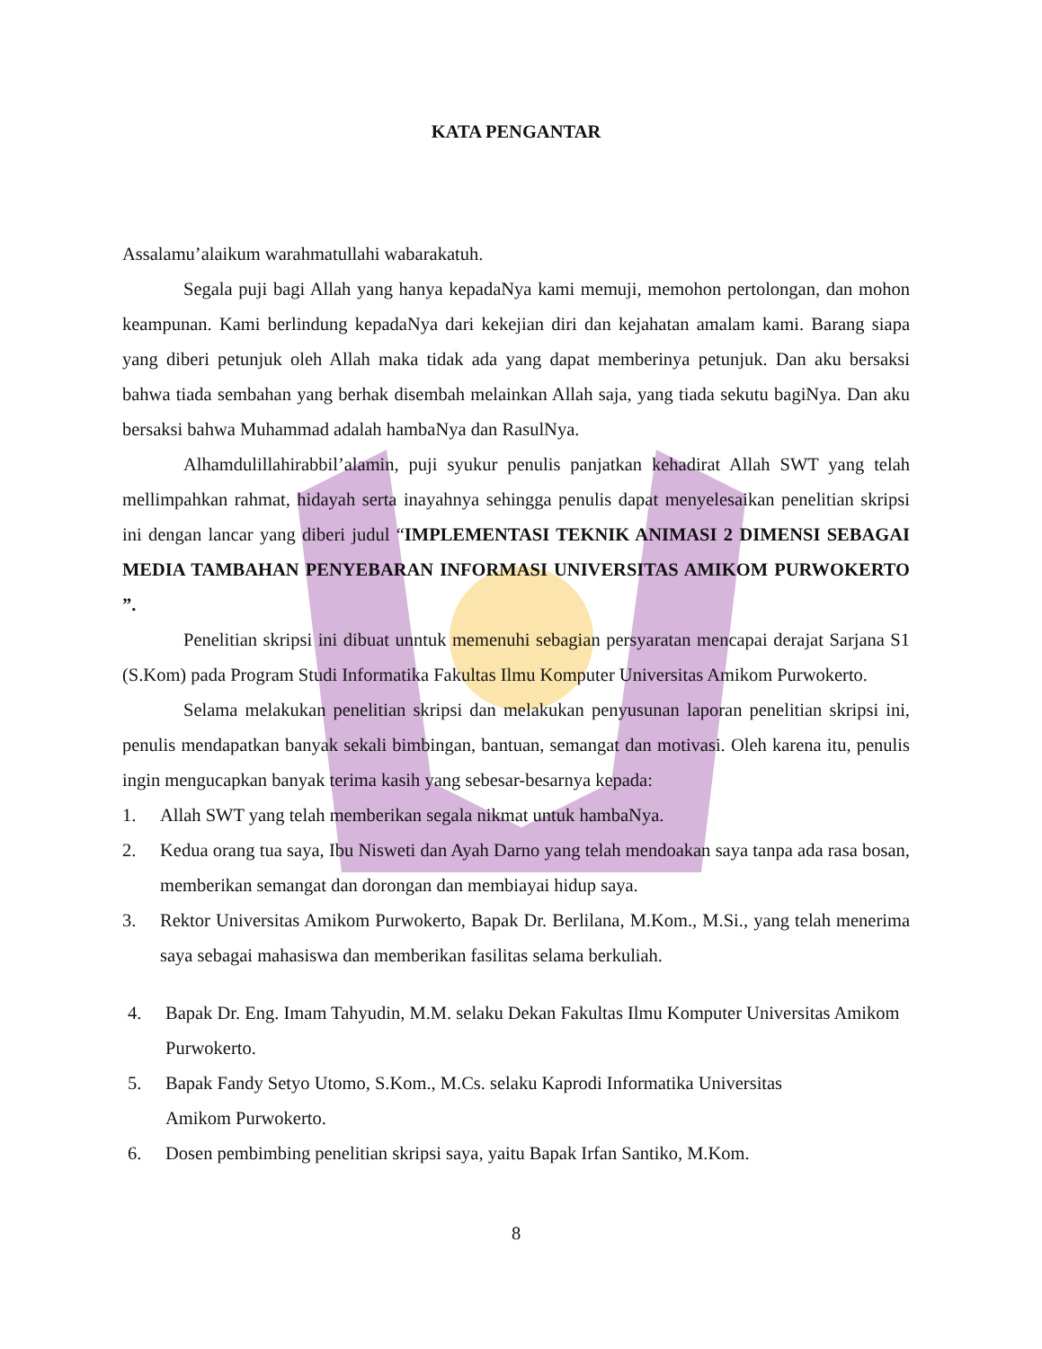KATA PENGANTAR
Assalamu’alaikum warahmatullahi wabarakatuh.
Segala puji bagi Allah yang hanya kepadaNya kami memuji, memohon pertolongan, dan mohon keampunan. Kami berlindung kepadaNya dari kekejian diri dan kejahatan amalam kami. Barang siapa yang diberi petunjuk oleh Allah maka tidak ada yang dapat memberinya petunjuk. Dan aku bersaksi bahwa tiada sembahan yang berhak disembah melainkan Allah saja, yang tiada sekutu bagiNya. Dan aku bersaksi bahwa Muhammad adalah hambaNya dan RasulNya.
Alhamdulillahirabbil’alamin, puji syukur penulis panjatkan kehadirat Allah SWT yang telah mellimpahkan rahmat, hidayah serta inayahnya sehingga penulis dapat menyelesaikan penelitian skripsi ini dengan lancar yang diberi judul “IMPLEMENTASI TEKNIK ANIMASI 2 DIMENSI SEBAGAI MEDIA TAMBAHAN PENYEBARAN INFORMASI UNIVERSITAS AMIKOM PURWOKERTO ”.
Penelitian skripsi ini dibuat unntuk memenuhi sebagian persyaratan mencapai derajat Sarjana S1 (S.Kom) pada Program Studi Informatika Fakultas Ilmu Komputer Universitas Amikom Purwokerto.
Selama melakukan penelitian skripsi dan melakukan penyusunan laporan penelitian skripsi ini, penulis mendapatkan banyak sekali bimbingan, bantuan, semangat dan motivasi. Oleh karena itu, penulis ingin mengucapkan banyak terima kasih yang sebesar-besarnya kepada:
1. Allah SWT yang telah memberikan segala nikmat untuk hambaNya.
2. Kedua orang tua saya, Ibu Nisweti dan Ayah Darno yang telah mendoakan saya tanpa ada rasa bosan, memberikan semangat dan dorongan dan membiayai hidup saya.
3. Rektor Universitas Amikom Purwokerto, Bapak Dr. Berlilana, M.Kom., M.Si., yang telah menerima saya sebagai mahasiswa dan memberikan fasilitas selama berkuliah.
4. Bapak Dr. Eng. Imam Tahyudin, M.M. selaku Dekan Fakultas Ilmu Komputer Universitas Amikom Purwokerto.
5. Bapak Fandy Setyo Utomo, S.Kom., M.Cs. selaku Kaprodi Informatika Universitas
Amikom Purwokerto.
6. Dosen pembimbing penelitian skripsi saya, yaitu Bapak Irfan Santiko, M.Kom.
8